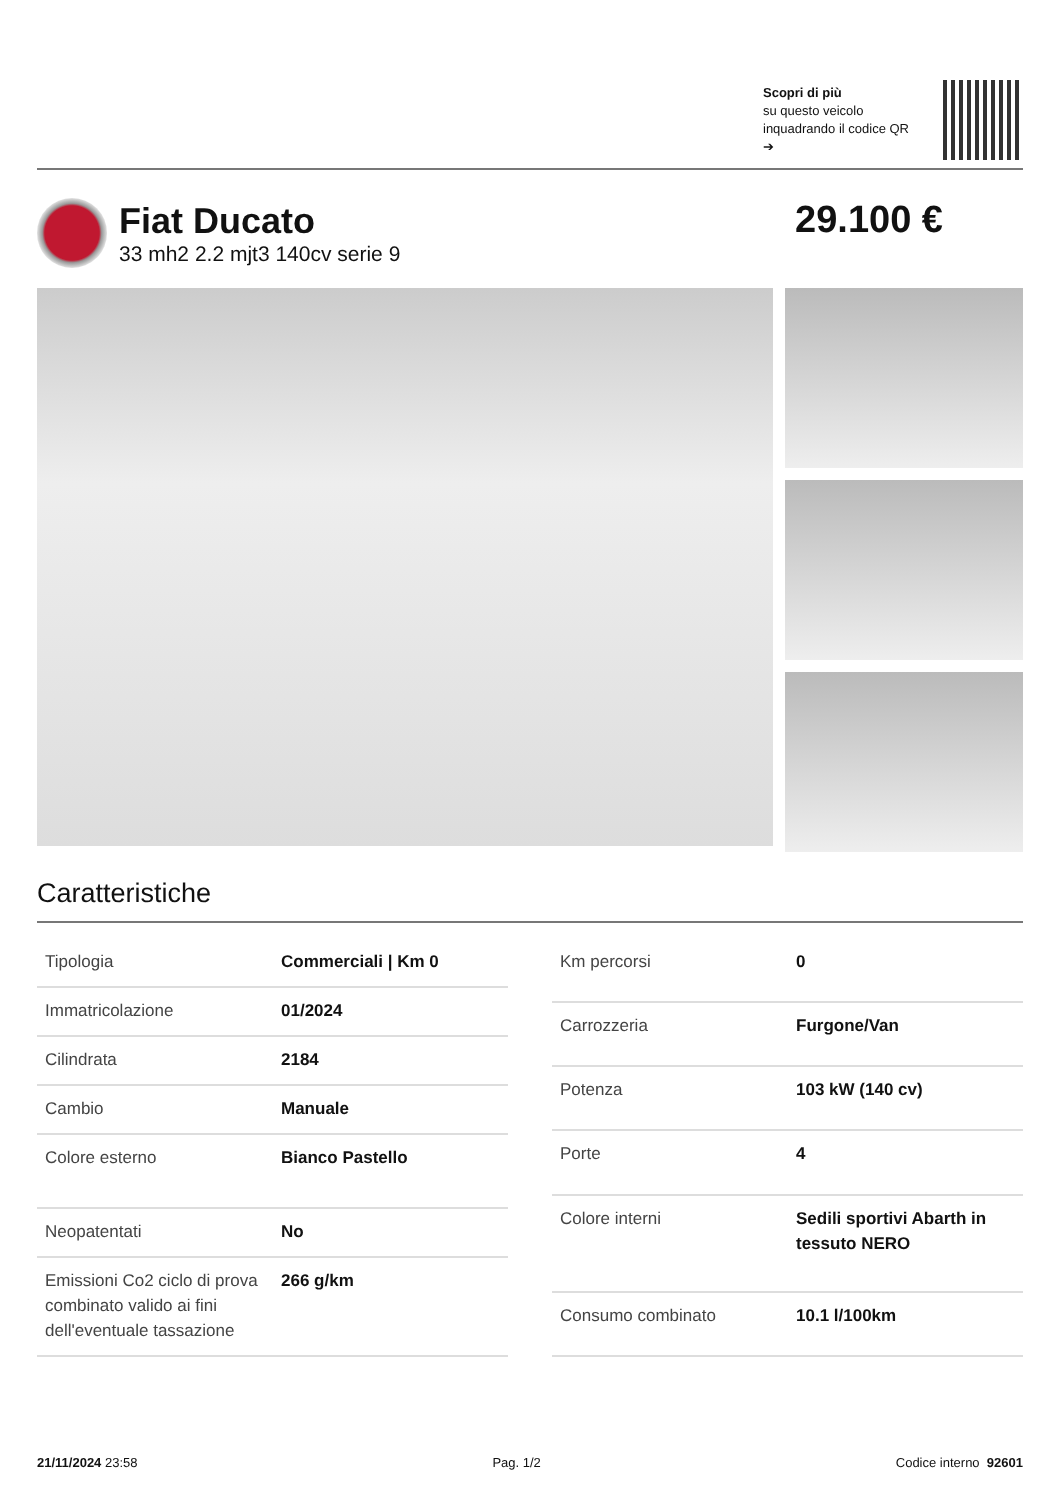Scopri di più
su questo veicolo inquadrando il codice QR ➔
Fiat Ducato
33 mh2 2.2 mjt3 140cv serie 9
29.100 €
Caratteristiche
| Tipologia | Commerciali / Km 0 |
| Immatricolazione | 01/2024 |
| Cilindrata | 2184 |
| Cambio | Manuale |
| Colore esterno | Bianco Pastello |
| Neopatentati | No |
| Emissioni Co2 ciclo di prova combinato valido ai fini dell'eventuale tassazione | 266 g/km |
| Km percorsi | 0 |
| Carrozzeria | Furgone/Van |
| Potenza | 103 kW (140 cv) |
| Porte | 4 |
| Colore interni | Sedili sportivi Abarth in tessuto NERO |
| Consumo combinato | 10.1 l/100km |
21/11/2024 23:58 Pag. 1/2 Codice interno 92601